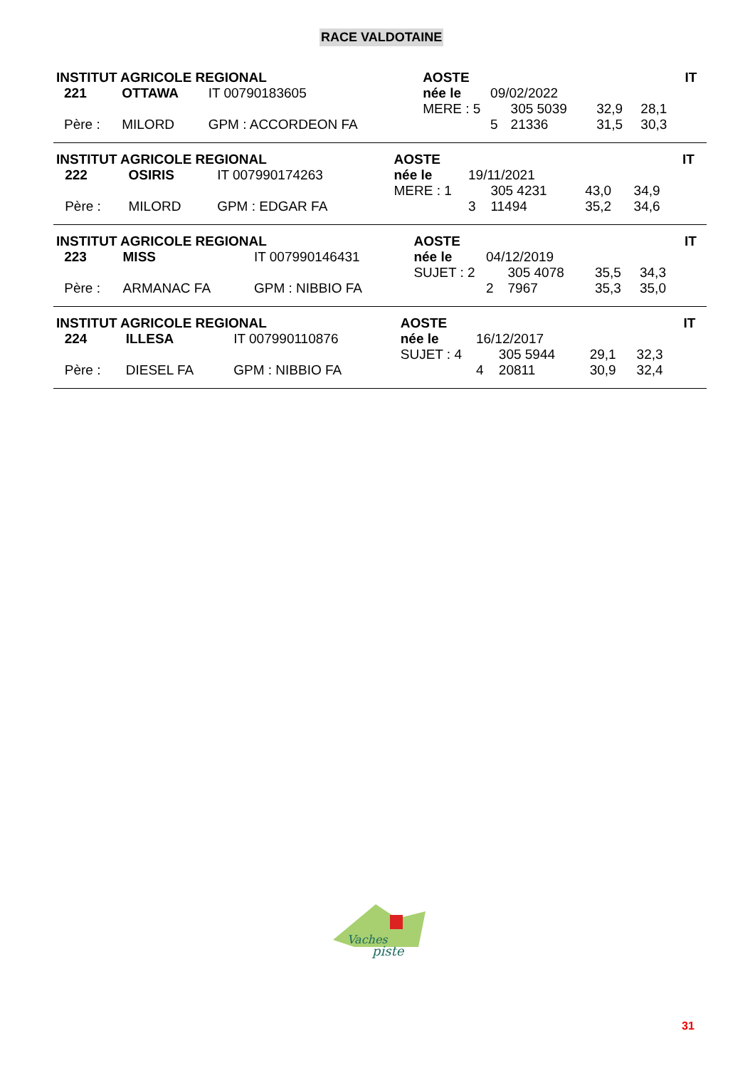RACE VALDOTAINE
| INSTITUT AGRICOLE REGIONAL | | | | AOSTE | | | | | IT |
| | 221 | OTTAWA | IT 00790183605 | née le | 09/02/2022 | | | | |
| | | | | MERE : 5 | | 305 5039 | 32,9 | 28,1 | |
| | Père : | MILORD | GPM : ACCORDEON FA | | 5 | 21336 | 31,5 | 30,3 | |
| INSTITUT AGRICOLE REGIONAL | | | | AOSTE | | | | | IT |
| | 222 | OSIRIS | IT 007990174263 | née le | 19/11/2021 | | | | |
| | | | | MERE : 1 | | 305 4231 | 43,0 | 34,9 | |
| | Père : | MILORD | GPM : EDGAR FA | | 3 | 11494 | 35,2 | 34,6 | |
| INSTITUT AGRICOLE REGIONAL | | | | AOSTE | | | | | IT |
| | 223 | MISS | IT 007990146431 | née le | 04/12/2019 | | | | |
| | | | | SUJET : 2 | | 305 4078 | 35,5 | 34,3 | |
| | Père : | ARMANAC FA | GPM : NIBBIO FA | | 2 | 7967 | 35,3 | 35,0 | |
| INSTITUT AGRICOLE REGIONAL | | | | AOSTE | | | | | IT |
| | 224 | ILLESA | IT 007990110876 | née le | 16/12/2017 | | | | |
| | | | | SUJET : 4 | | 305 5944 | 29,1 | 32,3 | |
| | Père : | DIESEL FA | GPM : NIBBIO FA | | 4 | 20811 | 30,9 | 32,4 | |
Vaches
piste
31